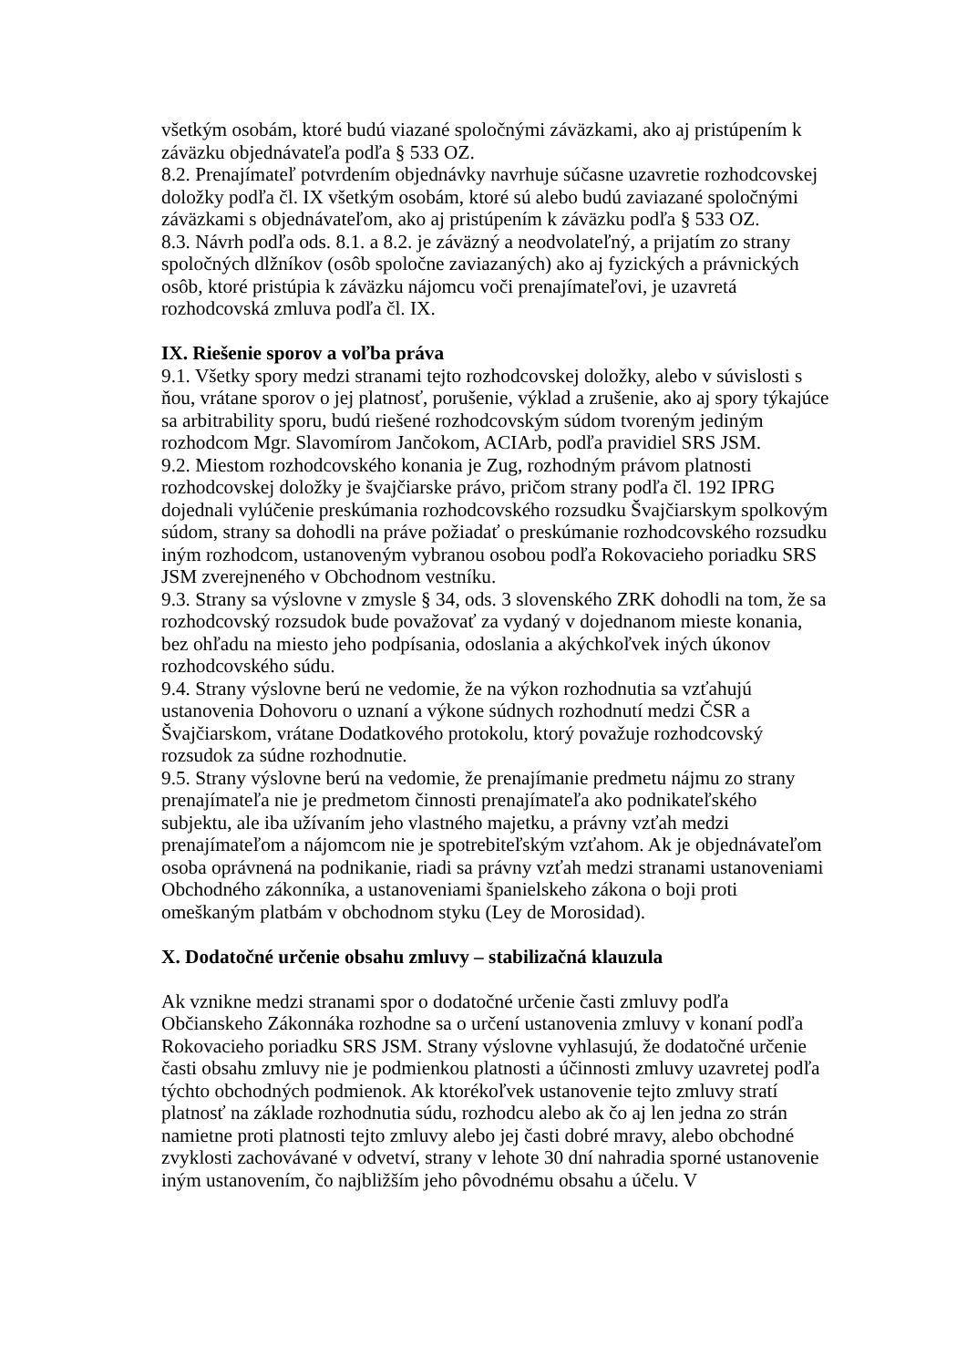všetkým osobám, ktoré budú viazané spoločnými záväzkami, ako aj pristúpením k záväzku objednávateľa podľa § 533 OZ.
8.2. Prenajímateľ potvrdením objednávky navrhuje súčasne uzavretie rozhodcovskej doložky podľa čl. IX všetkým osobám, ktoré sú alebo budú zaviazané spoločnými záväzkami s objednávateľom, ako aj pristúpením k záväzku podľa § 533 OZ.
8.3. Návrh podľa ods. 8.1. a 8.2. je záväzný a neodvolateľný, a prijatím zo strany spoločných dlžníkov (osôb spoločne zaviazaných) ako aj fyzických a právnických osôb, ktoré pristúpia k záväzku nájomcu voči prenajímateľovi, je uzavretá rozhodcovská zmluva podľa čl. IX.
IX. Riešenie sporov a voľba práva
9.1. Všetky spory medzi stranami tejto rozhodcovskej doložky, alebo v súvislosti s ňou, vrátane sporov o jej platnosť, porušenie, výklad a zrušenie, ako aj spory týkajúce sa arbitrability sporu, budú riešené rozhodcovským súdom tvoreným jediným rozhodcom Mgr. Slavomírom Jančokom, ACIArb, podľa pravidiel SRS JSM.
9.2. Miestom rozhodcovského konania je Zug, rozhodným právom platnosti rozhodcovskej doložky je švajčiarske právo, pričom strany podľa čl. 192 IPRG dojednali vylúčenie preskúmania rozhodcovského rozsudku Švajčiarskym spolkovým súdom, strany sa dohodli na práve požiadať o preskúmanie rozhodcovského rozsudku iným rozhodcom, ustanoveným vybranou osobou podľa Rokovacieho poriadku SRS JSM zverejneného v Obchodnom vestníku.
9.3. Strany sa výslovne v zmysle § 34, ods. 3 slovenského ZRK dohodli na tom, že sa rozhodcovský rozsudok bude považovať za vydaný v dojednanom mieste konania, bez ohľadu na miesto jeho podpísania, odoslania a akýchkoľvek iných úkonov rozhodcovského súdu.
9.4. Strany výslovne berú ne vedomie, že na výkon rozhodnutia sa vzťahujú ustanovenia Dohovoru o uznaní a výkone súdnych rozhodnutí medzi ČSR a Švajčiarskom, vrátane Dodatkového protokolu, ktorý považuje rozhodcovský rozsudok za súdne rozhodnutie.
9.5. Strany výslovne berú na vedomie, že prenajímanie predmetu nájmu zo strany prenajímateľa nie je predmetom činnosti prenajímateľa ako podnikateľského subjektu, ale iba užívaním jeho vlastného majetku, a právny vzťah medzi prenajímateľom a nájomcom nie je spotrebiteľským vzťahom. Ak je objednávateľom osoba oprávnená na podnikanie, riadi sa právny vzťah medzi stranami ustanoveniami Obchodného zákonníka, a ustanoveniami španielskeho zákona o boji proti omeškaným platbám v obchodnom styku (Ley de Morosidad).
X. Dodatočné určenie obsahu zmluvy – stabilizačná klauzula
Ak vznikne medzi stranami spor o dodatočné určenie časti zmluvy podľa Občianskeho Zákonnáka rozhodne sa o určení ustanovenia zmluvy v konaní podľa Rokovacieho poriadku SRS JSM. Strany výslovne vyhlasujú, že dodatočné určenie časti obsahu zmluvy nie je podmienkou platnosti a účinnosti zmluvy uzavretej podľa týchto obchodných podmienok. Ak ktorékoľvek ustanovenie tejto zmluvy stratí platnosť na základe rozhodnutia súdu, rozhodcu alebo ak čo aj len jedna zo strán namietne proti platnosti tejto zmluvy alebo jej časti dobré mravy, alebo obchodné zvyklosti zachovávané v odvetví, strany v lehote 30 dní nahradia sporné ustanovenie iným ustanovením, čo najbližším jeho pôvodnému obsahu a účelu. V